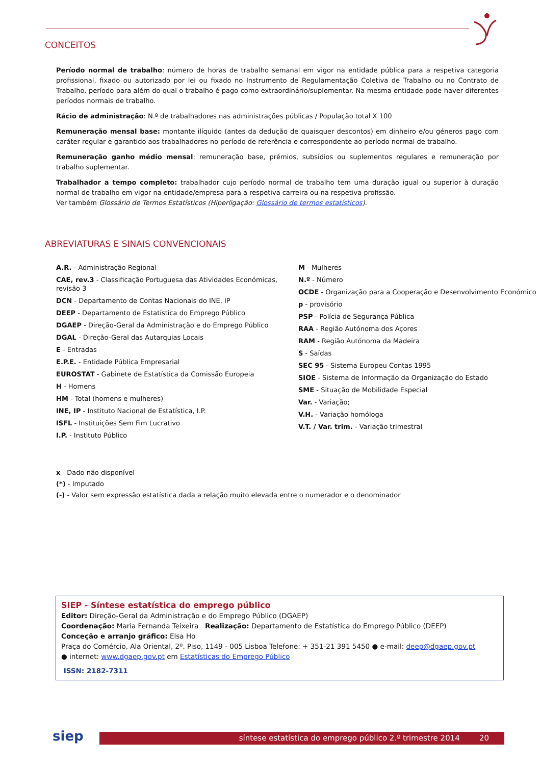CONCEITOS
Período normal de trabalho: número de horas de trabalho semanal em vigor na entidade pública para a respetiva categoria profissional, fixado ou autorizado por lei ou fixado no Instrumento de Regulamentação Coletiva de Trabalho ou no Contrato de Trabalho, período para além do qual o trabalho é pago como extraordinário/suplementar. Na mesma entidade pode haver diferentes períodos normais de trabalho.
Rácio de administração: N.º de trabalhadores nas administrações públicas / População total X 100
Remuneração mensal base: montante ilíquido (antes da dedução de quaisquer descontos) em dinheiro e/ou géneros pago com caráter regular e garantido aos trabalhadores no período de referência e correspondente ao período normal de trabalho.
Remuneração ganho médio mensal: remuneração base, prémios, subsídios ou suplementos regulares e remuneração por trabalho suplementar.
Trabalhador a tempo completo: trabalhador cujo período normal de trabalho tem uma duração igual ou superior à duração normal de trabalho em vigor na entidade/empresa para a respetiva carreira ou na respetiva profissão.
Ver também Glossário de Termos Estatísticos (Hiperligação: Glossário de termos estatísticos).
ABREVIATURAS E SINAIS CONVENCIONAIS
A.R. - Administração Regional
CAE, rev.3 - Classificação Portuguesa das Atividades Económicas, revisão 3
DCN - Departamento de Contas Nacionais do INE, IP
DEEP - Departamento de Estatística do Emprego Público
DGAEP - Direção-Geral da Administração e do Emprego Público
DGAL - Direção-Geral das Autarquias Locais
E - Entradas
E.P.E. - Entidade Pública Empresarial
EUROSTAT - Gabinete de Estatística da Comissão Europeia
H - Homens
HM - Total (homens e mulheres)
INE, IP - Instituto Nacional de Estatística, I.P.
ISFL - Instituições Sem Fim Lucrativo
I.P. - Instituto Público
M - Mulheres
N.º - Número
OCDE - Organização para a Cooperação e Desenvolvimento Económico
p - provisório
PSP - Polícia de Segurança Pública
RAA - Região Autónoma dos Açores
RAM - Região Autónoma da Madeira
S - Saídas
SEC 95 - Sistema Europeu Contas 1995
SIOE - Sistema de Informação da Organização do Estado
SME - Situação de Mobilidade Especial
Var. - Variação;
V.H. - Variação homóloga
V.T. / Var. trim. - Variação trimestral
x - Dado não disponível
(*) - Imputado
(-) - Valor sem expressão estatística dada a relação muito elevada entre o numerador e o denominador
SIEP - Síntese estatística do emprego público
Editor: Direção-Geral da Administração e do Emprego Público (DGAEP)
Coordenação: Maria Fernanda Teixeira Realização: Departamento de Estatística do Emprego Público (DEEP)
Conceção e arranjo gráfico: Elsa Ho
Praça do Comércio, Ala Oriental, 2º. Piso, 1149 - 005 Lisboa Telefone: + 351-21 391 5450 ● e-mail: deep@dgaep.gov.pt
● internet: www.dgaep.gov.pt em Estatísticas do Emprego Público
ISSN: 2182-7311
siep síntese estatística do emprego público 2.º trimestre 2014 20